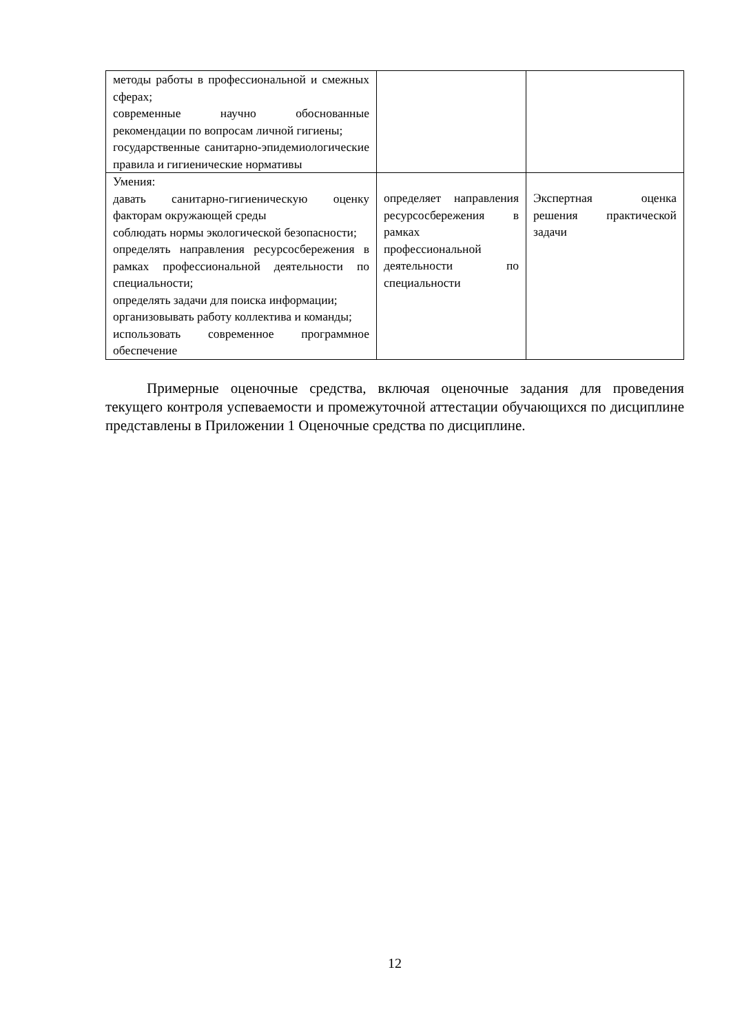| методы работы в профессиональной и смежных сферах; современные научно обоснованные рекомендации по вопросам личной гигиены; государственные санитарно-эпидемиологические правила и гигиенические нормативы | | |
| Умения: давать санитарно-гигиеническую оценку факторам окружающей среды соблюдать нормы экологической безопасности; определять направления ресурсосбережения в рамках профессиональной деятельности по специальности; определять задачи для поиска информации; организовывать работу коллектива и команды; использовать современное программное обеспечение | определяет направления ресурсосбережения в рамках профессиональной деятельности по специальности | Экспертная оценка решения практической задачи |
Примерные оценочные средства, включая оценочные задания для проведения текущего контроля успеваемости и промежуточной аттестации обучающихся по дисциплине представлены в Приложении 1 Оценочные средства по дисциплине.
12